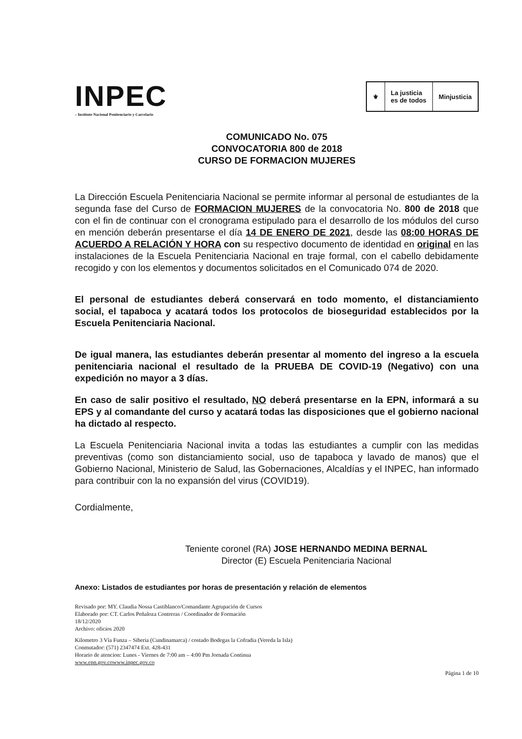INPEC
– Instituto Nacional Penitenciario y Carcelario
⚜ La justicia
es de todos
Minjusticia
COMUNICADO No. 075
CONVOCATORIA 800 de 2018
CURSO DE FORMACION MUJERES
La Dirección Escuela Penitenciaria Nacional se permite informar al personal de estudiantes de la segunda fase del Curso de FORMACION MUJERES de la convocatoria No. 800 de 2018 que con el fin de continuar con el cronograma estipulado para el desarrollo de los módulos del curso en mención deberán presentarse el día 14 DE ENERO DE 2021, desde las 08:00 HORAS DE ACUERDO A RELACIÓN Y HORA con su respectivo documento de identidad en original en las instalaciones de la Escuela Penitenciaria Nacional en traje formal, con el cabello debidamente recogido y con los elementos y documentos solicitados en el Comunicado 074 de 2020.
El personal de estudiantes deberá conservará en todo momento, el distanciamiento social, el tapaboca y acatará todos los protocolos de bioseguridad establecidos por la Escuela Penitenciaria Nacional.
De igual manera, las estudiantes deberán presentar al momento del ingreso a la escuela penitenciaria nacional el resultado de la PRUEBA DE COVID-19 (Negativo) con una expedición no mayor a 3 días.
En caso de salir positivo el resultado, NO deberá presentarse en la EPN, informará a su EPS y al comandante del curso y acatará todas las disposiciones que el gobierno nacional ha dictado al respecto.
La Escuela Penitenciaria Nacional invita a todas las estudiantes a cumplir con las medidas preventivas (como son distanciamiento social, uso de tapaboca y lavado de manos) que el Gobierno Nacional, Ministerio de Salud, las Gobernaciones, Alcaldías y el INPEC, han informado para contribuir con la no expansión del virus (COVID19).
Cordialmente,
Teniente coronel (RA) JOSE HERNANDO MEDINA BERNAL
Director (E) Escuela Penitenciaria Nacional
Anexo: Listados de estudiantes por horas de presentación y relación de elementos
Revisado por: MY. Claudia Nossa Castiblanco/Comandante Agrupación de Cursos
Elaborado por: CT. Carlos Peñaloza Contreras / Coordinador de Formación
18/12/2020
Archivo: oficios 2020
Kilometro 3 Vía Funza – Siberia (Cundinamarca) / costado Bodegas la Cofradia (Vereda la Isla)
Conmutador: (571) 2347474 Ext. 428-431
Horario de atencion: Lunes - Viernes de 7:00 am – 4:00 Pm Jornada Continua
www.epn.gov.cowww.inpec.gov.co
Página 1 de 10